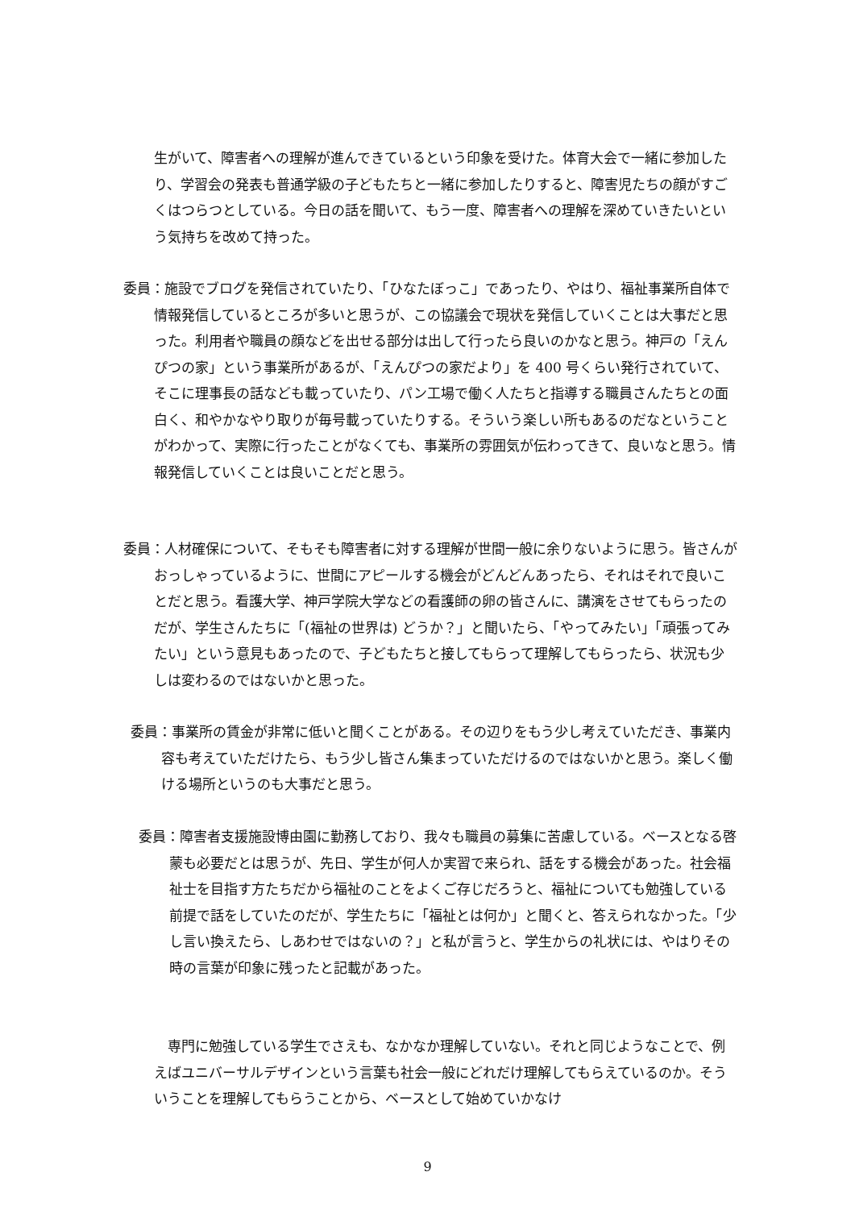生がいて、障害者への理解が進んできているという印象を受けた。体育大会で一緒に参加したり、学習会の発表も普通学級の子どもたちと一緒に参加したりすると、障害児たちの顔がすごくはつらつとしている。今日の話を聞いて、もう一度、障害者への理解を深めていきたいという気持ちを改めて持った。
委員：施設でブログを発信されていたり、「ひなたぼっこ」であったり、やはり、福祉事業所自体で情報発信しているところが多いと思うが、この協議会で現状を発信していくことは大事だと思った。利用者や職員の顔などを出せる部分は出して行ったら良いのかなと思う。神戸の「えんぴつの家」という事業所があるが、「えんぴつの家だより」を 400 号くらい発行されていて、そこに理事長の話なども載っていたり、パン工場で働く人たちと指導する職員さんたちとの面白く、和やかなやり取りが毎号載っていたりする。そういう楽しい所もあるのだなということがわかって、実際に行ったことがなくても、事業所の雰囲気が伝わってきて、良いなと思う。情報発信していくことは良いことだと思う。
委員：人材確保について、そもそも障害者に対する理解が世間一般に余りないように思う。皆さんがおっしゃっているように、世間にアピールする機会がどんどんあったら、それはそれで良いことだと思う。看護大学、神戸学院大学などの看護師の卵の皆さんに、講演をさせてもらったのだが、学生さんたちに「(福祉の世界は) どうか？」と聞いたら、「やってみたい」「頑張ってみたい」という意見もあったので、子どもたちと接してもらって理解してもらったら、状況も少しは変わるのではないかと思った。
委員：事業所の賃金が非常に低いと聞くことがある。その辺りをもう少し考えていただき、事業内容も考えていただけたら、もう少し皆さん集まっていただけるのではないかと思う。楽しく働ける場所というのも大事だと思う。
委員：障害者支援施設博由園に勤務しており、我々も職員の募集に苦慮している。ベースとなる啓蒙も必要だとは思うが、先日、学生が何人か実習で来られ、話をする機会があった。社会福祉士を目指す方たちだから福祉のことをよくご存じだろうと、福祉についても勉強している前提で話をしていたのだが、学生たちに「福祉とは何か」と聞くと、答えられなかった。「少し言い換えたら、しあわせではないの？」と私が言うと、学生からの礼状には、やはりその時の言葉が印象に残ったと記載があった。
専門に勉強している学生でさえも、なかなか理解していない。それと同じようなことで、例えばユニバーサルデザインという言葉も社会一般にどれだけ理解してもらえているのか。そういうことを理解してもらうことから、ベースとして始めていかなけ
9